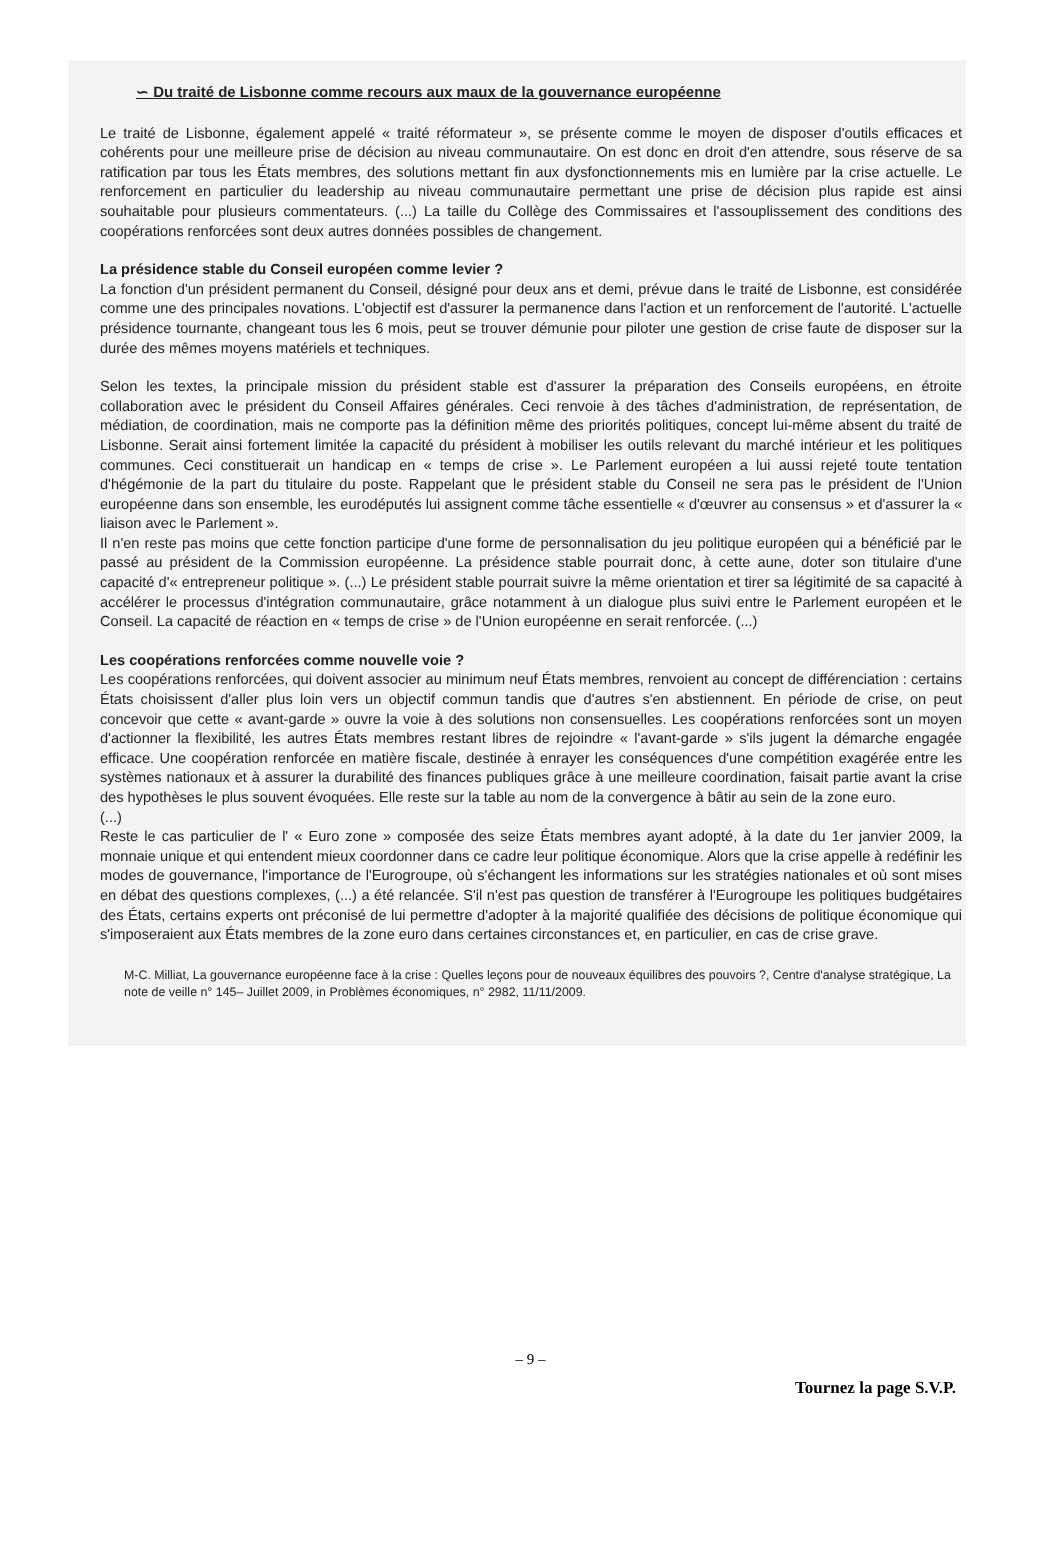∽ Du traité de Lisbonne comme recours aux maux de la gouvernance européenne
Le traité de Lisbonne, également appelé « traité réformateur », se présente comme le moyen de disposer d'outils efficaces et cohérents pour une meilleure prise de décision au niveau communautaire. On est donc en droit d'en attendre, sous réserve de sa ratification par tous les États membres, des solutions mettant fin aux dysfonctionnements mis en lumière par la crise actuelle. Le renforcement en particulier du leadership au niveau communautaire permettant une prise de décision plus rapide est ainsi souhaitable pour plusieurs commentateurs. (...) La taille du Collège des Commissaires et l'assouplissement des conditions des coopérations renforcées sont deux autres données possibles de changement.
La présidence stable du Conseil européen comme levier ?
La fonction d'un président permanent du Conseil, désigné pour deux ans et demi, prévue dans le traité de Lisbonne, est considérée comme une des principales novations. L'objectif est d'assurer la permanence dans l'action et un renforcement de l'autorité. L'actuelle présidence tournante, changeant tous les 6 mois, peut se trouver démunie pour piloter une gestion de crise faute de disposer sur la durée des mêmes moyens matériels et techniques.
Selon les textes, la principale mission du président stable est d'assurer la préparation des Conseils européens, en étroite collaboration avec le président du Conseil Affaires générales. Ceci renvoie à des tâches d'administration, de représentation, de médiation, de coordination, mais ne comporte pas la définition même des priorités politiques, concept lui-même absent du traité de Lisbonne. Serait ainsi fortement limitée la capacité du président à mobiliser les outils relevant du marché intérieur et les politiques communes. Ceci constituerait un handicap en « temps de crise ». Le Parlement européen a lui aussi rejeté toute tentation d'hégémonie de la part du titulaire du poste. Rappelant que le président stable du Conseil ne sera pas le président de l'Union européenne dans son ensemble, les eurodéputés lui assignent comme tâche essentielle « d'œuvrer au consensus » et d'assurer la « liaison avec le Parlement ».
Il n'en reste pas moins que cette fonction participe d'une forme de personnalisation du jeu politique européen qui a bénéficié par le passé au président de la Commission européenne. La présidence stable pourrait donc, à cette aune, doter son titulaire d'une capacité d'« entrepreneur politique ». (...) Le président stable pourrait suivre la même orientation et tirer sa légitimité de sa capacité à accélérer le processus d'intégration communautaire, grâce notamment à un dialogue plus suivi entre le Parlement européen et le Conseil. La capacité de réaction en « temps de crise » de l'Union européenne en serait renforcée. (...)
Les coopérations renforcées comme nouvelle voie ?
Les coopérations renforcées, qui doivent associer au minimum neuf États membres, renvoient au concept de différenciation : certains États choisissent d'aller plus loin vers un objectif commun tandis que d'autres s'en abstiennent. En période de crise, on peut concevoir que cette « avant-garde » ouvre la voie à des solutions non consensuelles. Les coopérations renforcées sont un moyen d'actionner la flexibilité, les autres États membres restant libres de rejoindre « l'avant-garde » s'ils jugent la démarche engagée efficace. Une coopération renforcée en matière fiscale, destinée à enrayer les conséquences d'une compétition exagérée entre les systèmes nationaux et à assurer la durabilité des finances publiques grâce à une meilleure coordination, faisait partie avant la crise des hypothèses le plus souvent évoquées. Elle reste sur la table au nom de la convergence à bâtir au sein de la zone euro.
(...)
Reste le cas particulier de l' « Euro zone » composée des seize États membres ayant adopté, à la date du 1er janvier 2009, la monnaie unique et qui entendent mieux coordonner dans ce cadre leur politique économique. Alors que la crise appelle à redéfinir les modes de gouvernance, l'importance de l'Eurogroupe, où s'échangent les informations sur les stratégies nationales et où sont mises en débat des questions complexes, (...) a été relancée. S'il n'est pas question de transférer à l'Eurogroupe les politiques budgétaires des États, certains experts ont préconisé de lui permettre d'adopter à la majorité qualifiée des décisions de politique économique qui s'imposeraient aux États membres de la zone euro dans certaines circonstances et, en particulier, en cas de crise grave.
M-C. Milliat, La gouvernance européenne face à la crise : Quelles leçons pour de nouveaux équilibres des pouvoirs ?, Centre d'analyse stratégique, La note de veille n° 145– Juillet 2009, in Problèmes économiques, n° 2982, 11/11/2009.
– 9 –
Tournez la page S.V.P.